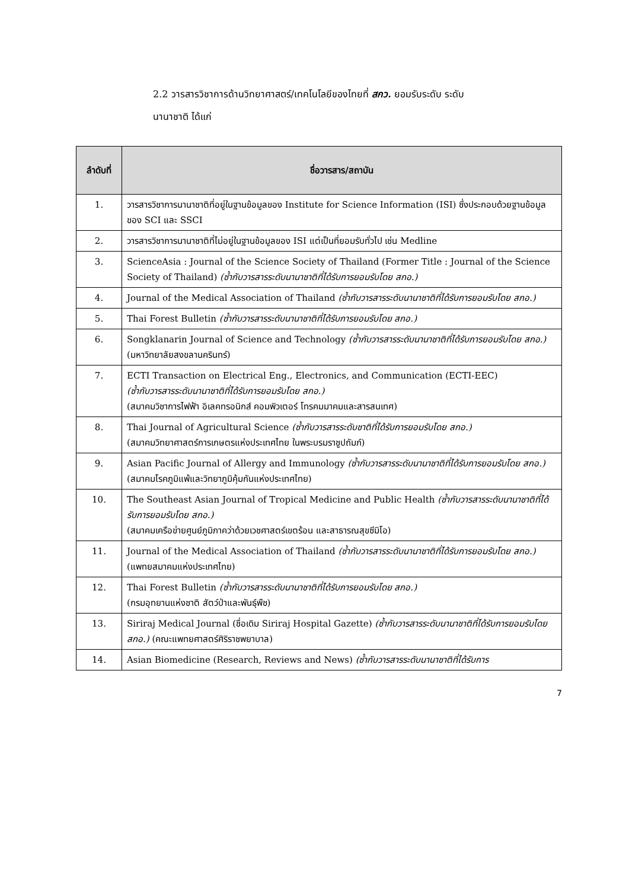2.2 วารสารวิชาการด้านวิทยาศาสตร์/เทคโนโลยีของไทยที่ สกว. ยอมรับระดับ ระดับ
นานาชาติ ได้แก่
| ลำดับที่ | ชื่อวารสาร/สถาบัน |
| --- | --- |
| 1. | วารสารวิชาการนานาชาติที่อยู่ในฐานข้อมูลของ Institute for Science Information (ISI) ซึ่งประกอบด้วยฐานข้อมูลของ SCI และ SSCI |
| 2. | วารสารวิชาการนานาชาติที่ไม่อยู่ในฐานข้อมูลของ ISI แต่เป็นที่ยอมรับทั่วไป เช่น Medline |
| 3. | ScienceAsia : Journal of the Science Society of Thailand (Former Title : Journal of the Science Society of Thailand) (ซ้ำกับวารสารระดับนานาชาติที่ได้รับการยอมรับโดย สกอ.) |
| 4. | Journal of the Medical Association of Thailand (ซ้ำกับวารสารระดับนานาชาติที่ได้รับการยอมรับโดย สกอ.) |
| 5. | Thai Forest Bulletin (ซ้ำกับวารสารระดับนานาชาติที่ได้รับการยอมรับโดย สกอ.) |
| 6. | Songklanarin Journal of Science and Technology (ซ้ำกับวารสารระดับนานาชาติที่ได้รับการยอมรับโดย สกอ.) (มหาวิทยาลัยสงขลานครินทร์) |
| 7. | ECTI Transaction on Electrical Eng., Electronics, and Communication (ECTI-EEC) (ซ้ำกับวารสารระดับนานาชาติที่ได้รับการยอมรับโดย สกอ.) (สมาคมวิชาการไฟฟ้า อิเลคทรอนิกส์ คอมพิวเตอร์ โทรคมมาคมและสารสนเทศ) |
| 8. | Thai Journal of Agricultural Science (ซ้ำกับวารสารระดับชาติที่ได้รับการยอมรับโดย สกอ.) (สมาคมวิทยาศาสตร์การเกษตรแห่งประเทศไทย ในพระบรมราชูปถัมภ์) |
| 9. | Asian Pacific Journal of Allergy and Immunology (ซ้ำกับวารสารระดับนานาชาติที่ได้รับการยอมรับโดย สกอ.) (สมาคมโรคภูมิแพ้และวิทยาภูมิคุ้มกันแห่งประเทศไทย) |
| 10. | The Southeast Asian Journal of Tropical Medicine and Public Health (ซ้ำกับวารสารระดับนานาชาติที่ได้รับการยอมรับโดย สกอ.) (สมาคมเครือข่ายศูนย์ภูมิภาคว่าด้วยเวชศาสตร์เขตร้อน และสาธารณสุขซีมิโอ) |
| 11. | Journal of the Medical Association of Thailand (ซ้ำกับวารสารระดับนานาชาติที่ได้รับการยอมรับโดย สกอ.) (แพทยสมาคมแห่งประเทศไทย) |
| 12. | Thai Forest Bulletin (ซ้ำกับวารสารระดับนานาชาติที่ได้รับการยอมรับโดย สกอ.) (กรมอุทยานแห่งชาติ สัตว์ป่าและพันธุ์พืช) |
| 13. | Siriraj Medical Journal (ชื่อเดิม Siriraj Hospital Gazette) (ซ้ำกับวารสารระดับนานาชาติที่ได้รับการยอมรับโดย สกอ.) (คณะแพทยศาสตร์ศิริราชพยาบาล) |
| 14. | Asian Biomedicine (Research, Reviews and News) (ซ้ำกับวารสารระดับนานาชาติที่ได้รับการ |
7